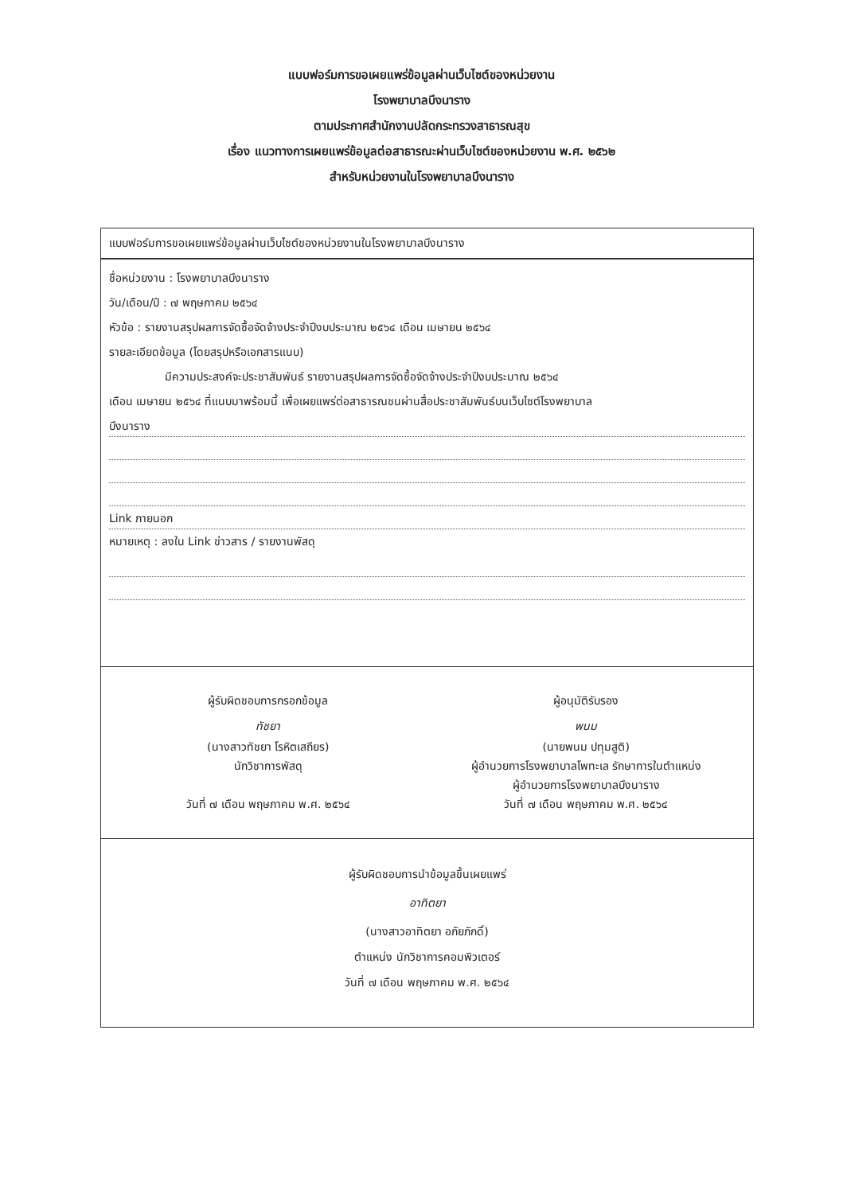แบบฟอร์มการขอเผยแพร่ข้อมูลผ่านเว็บไซต์ของหน่วยงาน
โรงพยาบาลบึงนาราง
ตามประกาศสำนักงานปลัดกระทรวงสาธารณสุข
เรื่อง แนวทางการเผยแพร่ข้อมูลต่อสาธารณะผ่านเว็บไซต์ของหน่วยงาน พ.ศ. ๒๕๖๒
สำหรับหน่วยงานในโรงพยาบาลบึงนาราง
แบบฟอร์มการขอเผยแพร่ข้อมูลผ่านเว็บไซต์ของหน่วยงานในโรงพยาบาลบึงนาราง
ชื่อหน่วยงาน : โรงพยาบาลบึงนาราง
วัน/เดือน/ปี : ๗ พฤษภาคม ๒๕๖๔
หัวข้อ : รายงานสรุปผลการจัดซื้อจัดจ้างประจำปีงบประมาณ ๒๕๖๔ เดือน เมษายน ๒๕๖๔
รายละเอียดข้อมูล (โดยสรุปหรือเอกสารแนบ)
มีความประสงค์จะประชาสัมพันธ์ รายงานสรุปผลการจัดซื้อจัดจ้างประจำปีงบประมาณ ๒๕๖๔
เดือน เมษายน ๒๕๖๔ ที่แนบมาพร้อมนี้ เพื่อเผยแพร่ต่อสาธารณชนผ่านสื่อประชาสัมพันธ์บนเว็บไซต์โรงพยาบาล
บึงนาราง
Link ภายนอก
หมายเหตุ : ลงใน Link ข่าวสาร / รายงานพัสดุ
ผู้รับผิดชอบการกรอกข้อมูล
ทัชยา
(นางสาวทัชยา โรหิตเสถียร)
นักวิชาการพัสดุ
วันที่ ๗ เดือน พฤษภาคม พ.ศ. ๒๕๖๔
ผู้อนุมัติรับรอง
พนม
(นายพนม ปทุมสูติ)
ผู้อำนวยการโรงพยาบาลโพทะเล รักษาการในตำแหน่ง
ผู้อำนวยการโรงพยาบาลบึงนาราง
วันที่ ๗ เดือน พฤษภาคม พ.ศ. ๒๕๖๔
ผู้รับผิดชอบการนำข้อมูลขึ้นเผยแพร่
อาทิตยา
(นางสาวอาทิตยา อภัยภักดิ์)
ตำแหน่ง นักวิชาการคอมพิวเตอร์
วันที่ ๗ เดือน พฤษภาคม พ.ศ. ๒๕๖๔